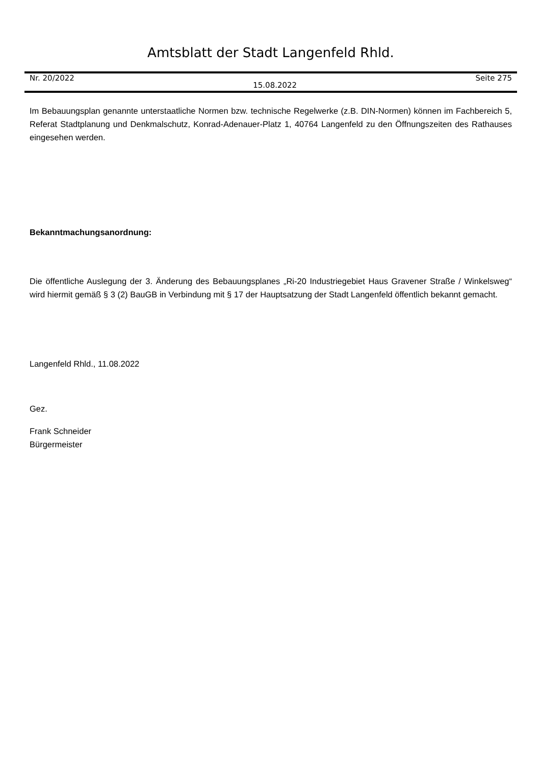Amtsblatt der Stadt Langenfeld Rhld.
Nr. 20/2022 15.08.2022 Seite 275
Im Bebauungsplan genannte unterstaatliche Normen bzw. technische Regelwerke (z.B. DIN-Normen) können im Fachbereich 5, Referat Stadtplanung und Denkmalschutz, Konrad-Adenauer-Platz 1, 40764 Langenfeld zu den Öffnungszeiten des Rathauses eingesehen werden.
Bekanntmachungsanordnung:
Die öffentliche Auslegung der 3. Änderung des Bebauungsplanes „Ri-20 Industriegebiet Haus Gravener Straße / Winkelsweg“ wird hiermit gemäß § 3 (2) BauGB in Verbindung mit § 17 der Hauptsatzung der Stadt Langenfeld öffentlich bekannt gemacht.
Langenfeld Rhld., 11.08.2022
Gez.
Frank Schneider
Bürgermeister